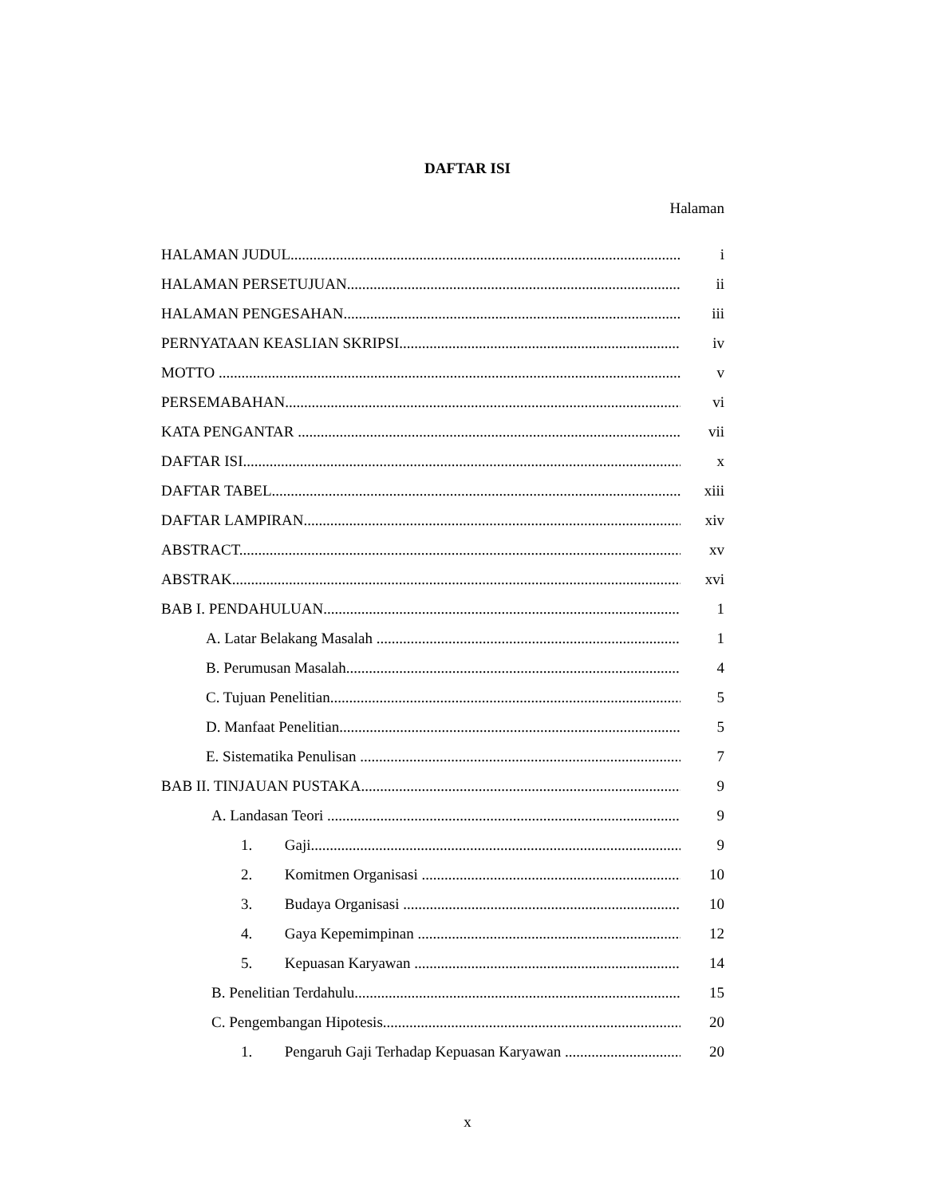DAFTAR ISI
Halaman
HALAMAN JUDUL i
HALAMAN PERSETUJUAN ii
HALAMAN PENGESAHAN iii
PERNYATAAN KEASLIAN SKRIPSI iv
MOTTO v
PERSEMABAHAN vi
KATA PENGANTAR vii
DAFTAR ISI x
DAFTAR TABEL xiii
DAFTAR LAMPIRAN xiv
ABSTRACT xv
ABSTRAK xvi
BAB I. PENDAHULUAN 1
A. Latar Belakang Masalah 1
B. Perumusan Masalah 4
C. Tujuan Penelitian 5
D. Manfaat Penelitian 5
E. Sistematika Penulisan 7
BAB II. TINJAUAN PUSTAKA 9
A. Landasan Teori 9
1. Gaji 9
2. Komitmen Organisasi 10
3. Budaya Organisasi 10
4. Gaya Kepemimpinan 12
5. Kepuasan Karyawan 14
B. Penelitian Terdahulu 15
C. Pengembangan Hipotesis 20
1. Pengaruh Gaji Terhadap Kepuasan Karyawan 20
x